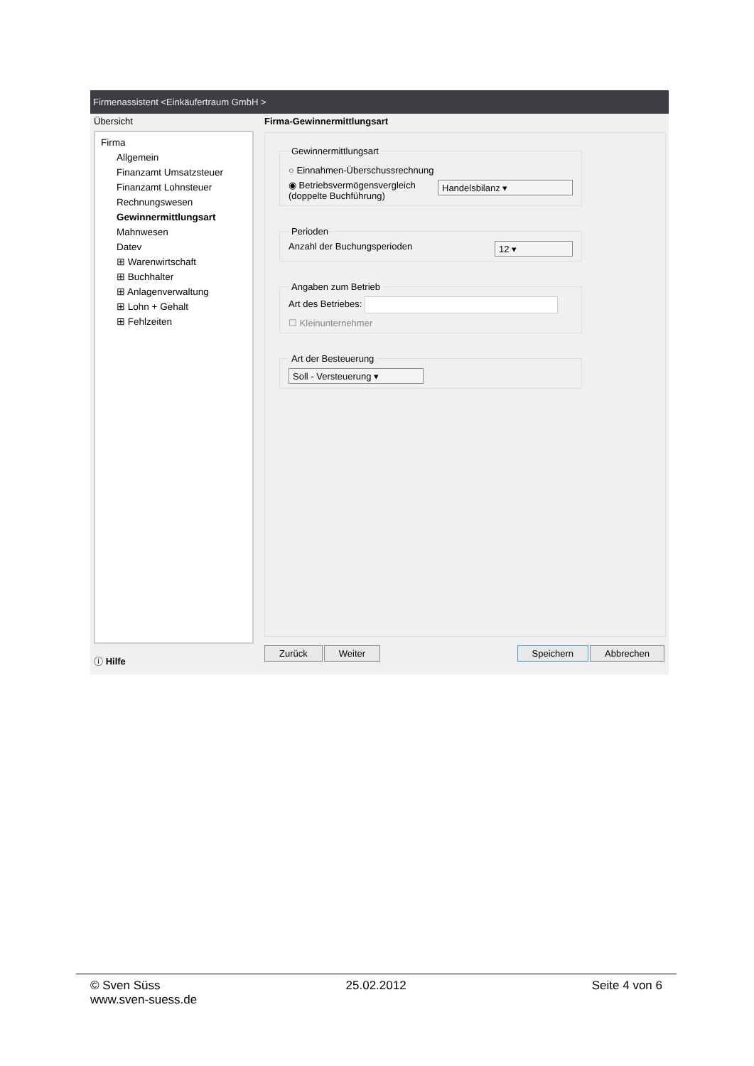Firmenassistent <Einkäufertraum GmbH >
Übersicht
Firma
Allgemein
Finanzamt Umsatzsteuer
Finanzamt Lohnsteuer
Rechnungswesen
Gewinnermittlungsart
Mahnwesen
Datev
⊞ Warenwirtschaft
⊞ Buchhalter
⊞ Anlagenverwaltung
⊞ Lohn + Gehalt
⊞ Fehlzeiten
ⓘ Hilfe
Firma-Gewinnermittlungsart
Gewinnermittlungsart
○ Einnahmen-Überschussrechnung
◉ Betriebsvermögensvergleich
(doppelte Buchführung) Handelsbilanz ▾
Perioden
Anzahl der Buchungsperioden 12 ▾
Angaben zum Betrieb Art des Betriebes:
☐ Kleinunternehmer
Art der Besteuerung Soll - Versteuerung ▾
Zurück Weiter Speichern Abbrechen
© Sven Süss 25.02.2012 Seite 4 von 6
www.sven-suess.de